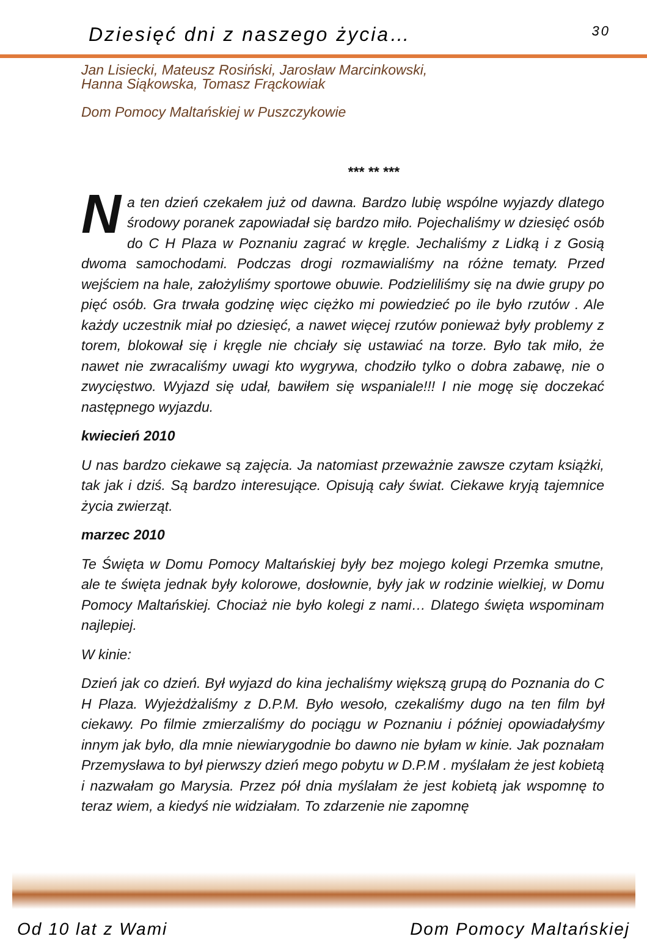Dziesięć dni z naszego życia… 30
Jan Lisiecki, Mateusz Rosiński, Jarosław Marcinkowski,
Hanna Siąkowska, Tomasz Frąckowiak
Dom Pomocy Maltańskiej w Puszczykowie
*** ** ***
Na ten dzień czekałem już od dawna. Bardzo lubię wspólne wyjazdy dlatego środowy poranek zapowiadał się bardzo miło. Pojechaliśmy w dziesięć osób do C H Plaza w Poznaniu zagrać w kręgle. Jechaliśmy z Lidką i z Gosią dwoma samochodami. Podczas drogi rozmawialiśmy na różne tematy. Przed wejściem na hale, założyliśmy sportowe obuwie. Podzieliliśmy się na dwie grupy po pięć osób. Gra trwała godzinę więc ciężko mi powiedzieć po ile było rzutów . Ale każdy uczestnik miał po dziesięć, a nawet więcej rzutów ponieważ były problemy z torem, blokował się i kręgle nie chciały się ustawiać na torze. Było tak miło, że nawet nie zwracaliśmy uwagi kto wygrywa, chodziło tylko o dobra zabawę, nie o zwycięstwo. Wyjazd się udał, bawiłem się wspaniale!!! I nie mogę się doczekać następnego wyjazdu.
kwiecień 2010
U nas bardzo ciekawe są zajęcia. Ja natomiast przeważnie zawsze czytam książki, tak jak i dziś. Są bardzo interesujące. Opisują cały świat. Ciekawe kryją tajemnice życia zwierząt.
marzec 2010
Te Święta w Domu Pomocy Maltańskiej były bez mojego kolegi Przemka smutne, ale te święta jednak były kolorowe, dosłownie, były jak w rodzinie wielkiej, w Domu Pomocy Maltańskiej. Chociaż nie było kolegi z nami… Dlatego święta wspominam najlepiej.
W kinie:
Dzień jak co dzień. Był wyjazd do kina jechaliśmy większą grupą do Poznania do C H Plaza. Wyjeżdżaliśmy z D.P.M. Było wesoło, czekaliśmy dugo na ten film był ciekawy. Po filmie zmierzaliśmy do pociągu w Poznaniu i później opowiadałyśmy innym jak było, dla mnie niewiarygodnie bo dawno nie byłam w kinie. Jak poznałam Przemysława to był pierwszy dzień mego pobytu w D.P.M . myślałam że jest kobietą i nazwałam go Marysia. Przez pół dnia myślałam że jest kobietą jak wspomnę to teraz wiem, a kiedyś nie widziałam. To zdarzenie nie zapomnę
Od 10 lat z Wami Dom Pomocy Maltańskiej